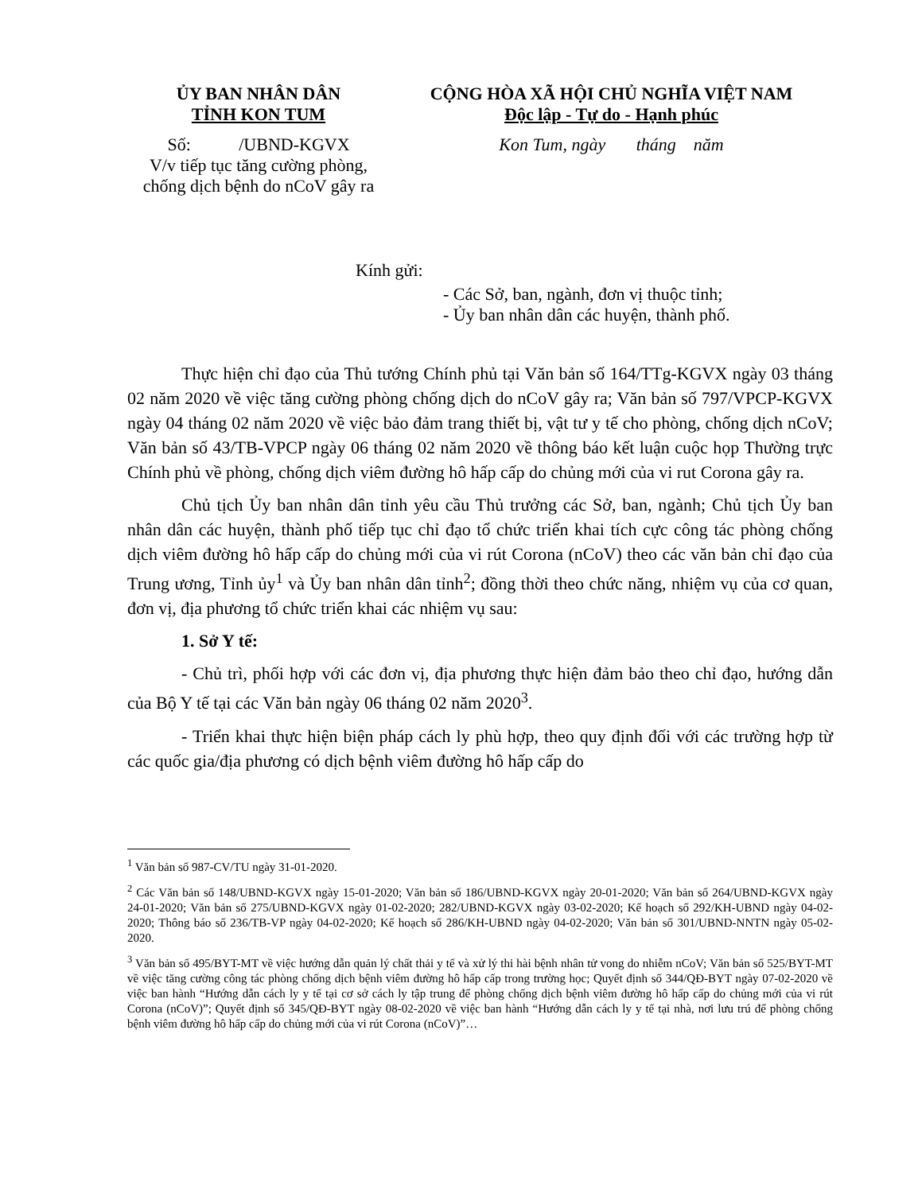ỦY BAN NHÂN DÂN
TỈNH KON TUM
Số: /UBND-KGVX
V/v tiếp tục tăng cường phòng,
chống dịch bệnh do nCoV gây ra
CỘNG HÒA XÃ HỘI CHỦ NGHĨA VIỆT NAM
Độc lập - Tự do - Hạnh phúc
Kon Tum, ngày tháng năm
Kính gửi:
- Các Sở, ban, ngành, đơn vị thuộc tỉnh;
- Ủy ban nhân dân các huyện, thành phố.
Thực hiện chỉ đạo của Thủ tướng Chính phủ tại Văn bản số 164/TTg-KGVX ngày 03 tháng 02 năm 2020 về việc tăng cường phòng chống dịch do nCoV gây ra; Văn bản số 797/VPCP-KGVX ngày 04 tháng 02 năm 2020 về việc bảo đảm trang thiết bị, vật tư y tế cho phòng, chống dịch nCoV; Văn bản số 43/TB-VPCP ngày 06 tháng 02 năm 2020 về thông báo kết luận cuộc họp Thường trực Chính phủ về phòng, chống dịch viêm đường hô hấp cấp do chủng mới của vi rut Corona gây ra.
Chủ tịch Ủy ban nhân dân tỉnh yêu cầu Thủ trưởng các Sở, ban, ngành; Chủ tịch Ủy ban nhân dân các huyện, thành phố tiếp tục chỉ đạo tổ chức triển khai tích cực công tác phòng chống dịch viêm đường hô hấp cấp do chủng mới của vi rút Corona (nCoV) theo các văn bản chỉ đạo của Trung ương, Tỉnh ủy<sup>1</sup> và Ủy ban nhân dân tỉnh<sup>2</sup>; đồng thời theo chức năng, nhiệm vụ của cơ quan, đơn vị, địa phương tổ chức triển khai các nhiệm vụ sau:
1. Sở Y tế:
- Chủ trì, phối hợp với các đơn vị, địa phương thực hiện đảm bảo theo chỉ đạo, hướng dẫn của Bộ Y tế tại các Văn bản ngày 06 tháng 02 năm 2020<sup>3</sup>.
- Triển khai thực hiện biện pháp cách ly phù hợp, theo quy định đối với các trường hợp từ các quốc gia/địa phương có dịch bệnh viêm đường hô hấp cấp do
<sup>1</sup> Văn bản số 987-CV/TU ngày 31-01-2020.
<sup>2</sup> Các Văn bản số 148/UBND-KGVX ngày 15-01-2020; Văn bản số 186/UBND-KGVX ngày 20-01-2020; Văn bản số 264/UBND-KGVX ngày 24-01-2020; Văn bản số 275/UBND-KGVX ngày 01-02-2020; 282/UBND-KGVX ngày 03-02-2020; Kế hoạch số 292/KH-UBND ngày 04-02-2020; Thông báo số 236/TB-VP ngày 04-02-2020; Kế hoạch số 286/KH-UBND ngày 04-02-2020; Văn bản số 301/UBND-NNTN ngày 05-02-2020.
<sup>3</sup> Văn bản số 495/BYT-MT về việc hướng dẫn quản lý chất thải y tế và xử lý thi hài bệnh nhân tử vong do nhiễm nCoV; Văn bản số 525/BYT-MT về việc tăng cường công tác phòng chống dịch bệnh viêm đường hô hấp cấp trong trường học; Quyết định số 344/QĐ-BYT ngày 07-02-2020 về việc ban hành “Hướng dẫn cách ly y tế tại cơ sở cách ly tập trung để phòng chống dịch bệnh viêm đường hô hấp cấp do chủng mới của vi rút Corona (nCoV)”; Quyết định số 345/QĐ-BYT ngày 08-02-2020 về việc ban hành “Hướng dẫn cách ly y tế tại nhà, nơi lưu trú để phòng chống bệnh viêm đường hô hấp cấp do chủng mới của vi rút Corona (nCoV)”…